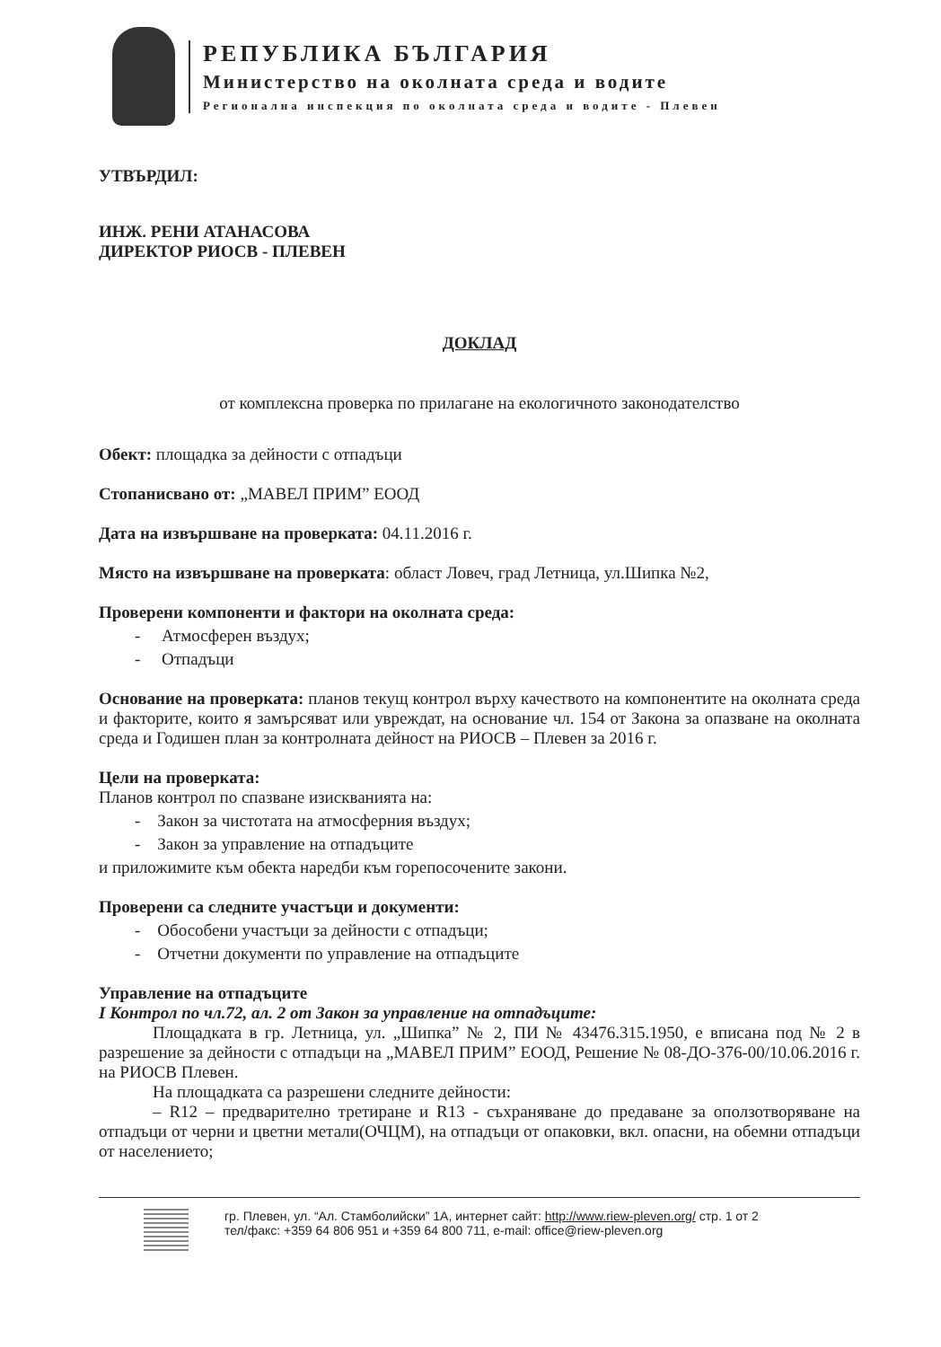РЕПУБЛИКА БЪЛГАРИЯ
Министерство на околната среда и водите
Регионална инспекция по околната среда и водите - Плевен
УТВЪРДИЛ:
ИНЖ. РЕНИ АТАНАСОВА
ДИРЕКТОР РИОСВ - ПЛЕВЕН
ДОКЛАД
от комплексна проверка по прилагане на екологичното законодателство
Обект: площадка за дейности с отпадъци
Стопанисвано от: „МАВЕЛ ПРИМ” ЕООД
Дата на извършване на проверката: 04.11.2016 г.
Място на извършване на проверката: област Ловеч, град Летница, ул.Шипка №2,
Проверени компоненти и фактори на околната среда:
- Атмосферен въздух;
- Отпадъци
Основание на проверката: планов текущ контрол върху качеството на компонентите на околната среда и факторите, които я замърсяват или увреждат, на основание чл. 154 от Закона за опазване на околната среда и Годишен план за контролната дейност на РИОСВ – Плевен за 2016 г.
Цели на проверката:
Планов контрол по спазване изискванията на:
- Закон за чистотата на атмосферния въздух;
- Закон за управление на отпадъците
и приложимите към обекта наредби към горепосочените закони.
Проверени са следните участъци и документи:
- Обособени участъци за дейности с отпадъци;
- Отчетни документи по управление на отпадъците
Управление на отпадъците
I Контрол по чл.72, ал. 2 от Закон за управление на отпадъците:
Площадката в гр. Летница, ул. „Шипка” № 2, ПИ № 43476.315.1950, е вписана под № 2 в разрешение за дейности с отпадъци на „МАВЕЛ ПРИМ” ЕООД, Решение № 08-ДО-376-00/10.06.2016 г. на РИОСВ Плевен.
На площадката са разрешени следните дейности:
– R12 – предварително третиране и R13 - съхраняване до предаване за оползотворяване на отпадъци от черни и цветни метали(ОЧЦМ), на отпадъци от опаковки, вкл. опасни, на обемни отпадъци от населението;
гр. Плевен, ул. “Ал. Стамболийски” 1А, интернет сайт: http://www.riew-pleven.org/ стр. 1 от 2
тел/факс: +359 64 806 951 и +359 64 800 711, e-mail: office@riew-pleven.org